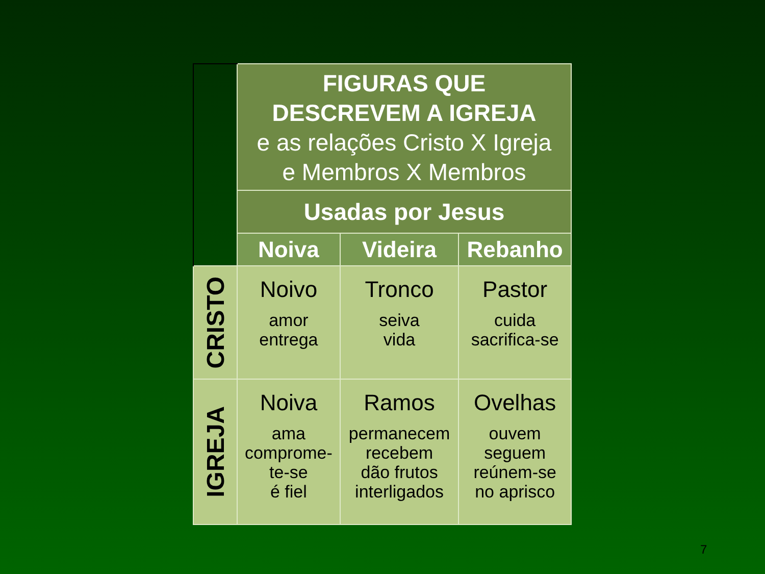| | FIGURAS QUE DESCREVEM A IGREJA e as relações Cristo X Igreja e Membros X Membros | | |
| | Usadas por Jesus | | |
| | Noiva | Videira | Rebanho |
| CRISTO | Noivo amor entrega | Tronco seiva vida | Pastor cuida sacrifica-se |
| IGREJA | Noiva ama comprome- te-se é fiel | Ramos permanecem recebem dão frutos interligados | Ovelhas ouvem seguem reúnem-se no aprisco |
7